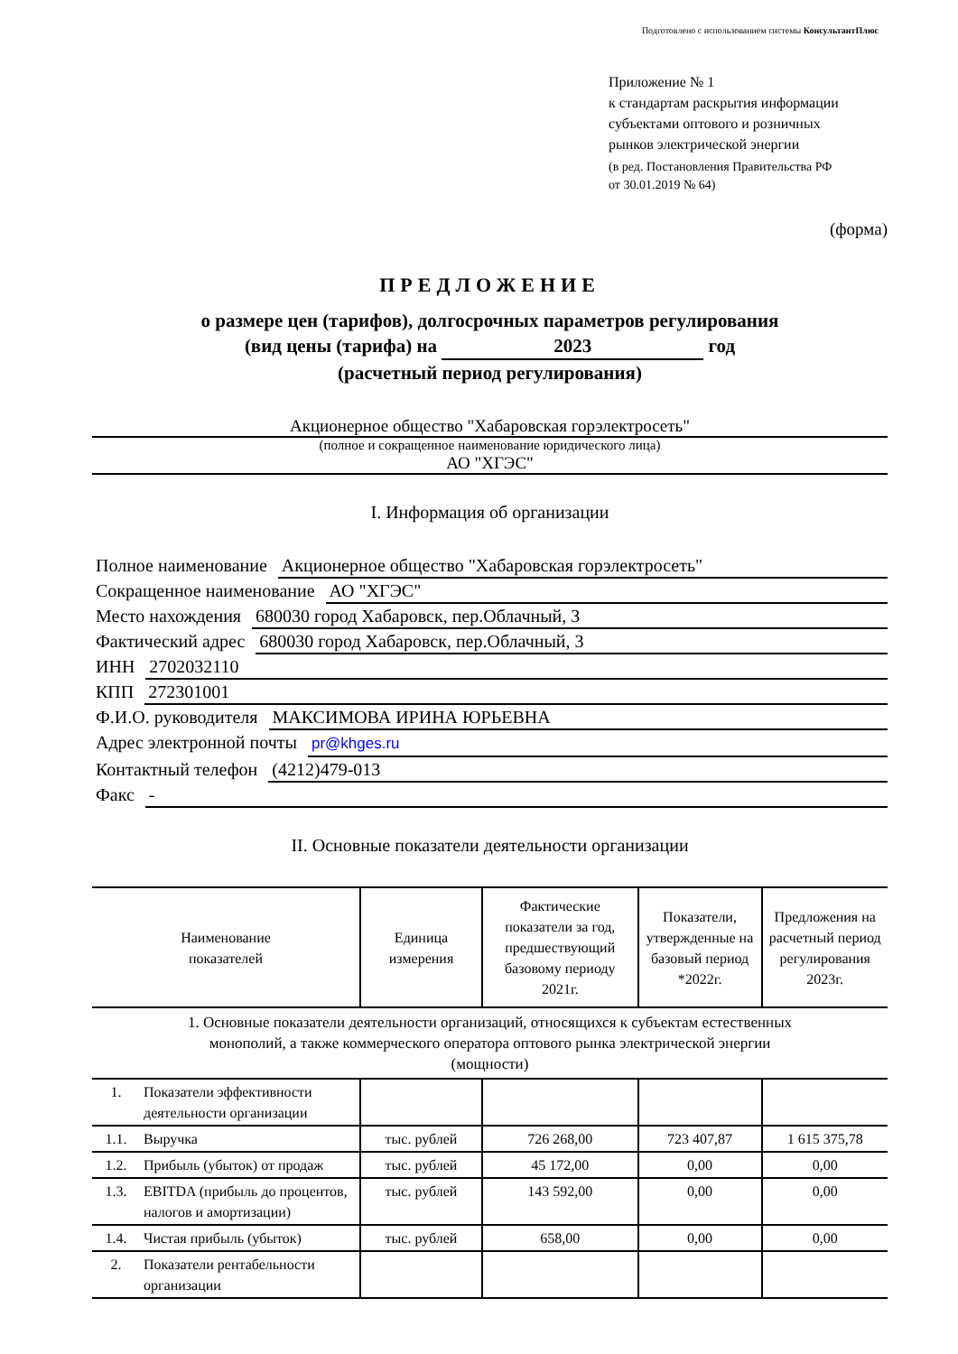Подготовлено с использованием системы КонсультантПлюс
Приложение № 1
к стандартам раскрытия информации
субъектами оптового и розничных
рынков электрической энергии
(в ред. Постановления Правительства РФ
от 30.01.2019 № 64)
(форма)
ПРЕДЛОЖЕНИЕ
о размере цен (тарифов), долгосрочных параметров регулирования
(вид цены (тарифа) на 2023 год
(расчетный период регулирования)
Акционерное общество "Хабаровская горэлектросеть"
(полное и сокращенное наименование юридического лица)
АО "ХГЭС"
I. Информация об организации
Полное наименование Акционерное общество "Хабаровская горэлектросеть"
Сокращенное наименование АО "ХГЭС"
Место нахождения 680030 город Хабаровск, пер.Облачный, 3
Фактический адрес 680030 город Хабаровск, пер.Облачный, 3
ИНН 2702032110
КПП 272301001
Ф.И.О. руководителя МАКСИМОВА ИРИНА ЮРЬЕВНА
Адрес электронной почты pr@khges.ru
Контактный телефон (4212)479-013
Факс -
II. Основные показатели деятельности организации
| Наименование показателей | | Единица измерения | Фактические показатели за год, предшествующий базовому периоду 2021г. | Показатели, утвержденные на базовый период *2022г. | Предложения на расчетный период регулирования 2023г. |
| --- | --- | --- | --- | --- | --- |
| 1. Основные показатели деятельности организаций, относящихся к субъектам естественных монополий, а также коммерческого оператора оптового рынка электрической энергии (мощности) | | | | | |
| 1. | Показатели эффективности деятельности организации | | | | |
| 1.1. | Выручка | тыс. рублей | 726 268,00 | 723 407,87 | 1 615 375,78 |
| 1.2. | Прибыль (убыток) от продаж | тыс. рублей | 45 172,00 | 0,00 | 0,00 |
| 1.3. | EBITDA (прибыль до процентов, налогов и амортизации) | тыс. рублей | 143 592,00 | 0,00 | 0,00 |
| 1.4. | Чистая прибыль (убыток) | тыс. рублей | 658,00 | 0,00 | 0,00 |
| 2. | Показатели рентабельности организации | | | | |